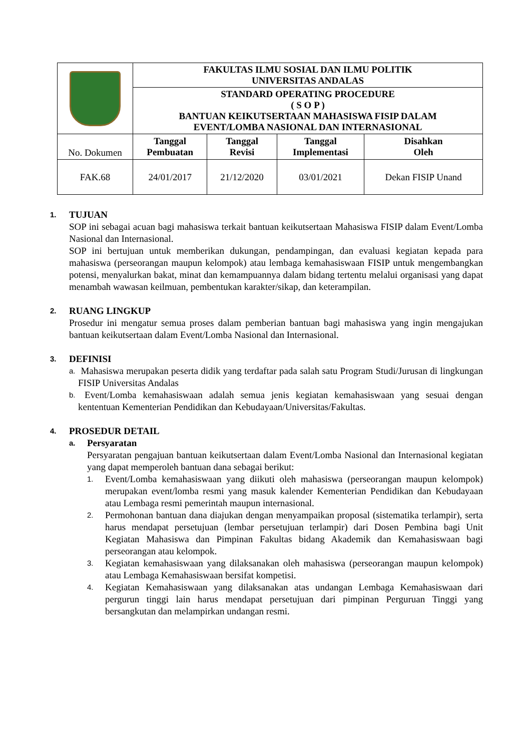| | FAKULTAS ILMU SOSIAL DAN ILMU POLITIK UNIVERSITAS ANDALAS | | | |
| | STANDARD OPERATING PROCEDURE ( S O P ) BANTUAN KEIKUTSERTAAN MAHASISWA FISIP DALAM EVENT/LOMBA NASIONAL DAN INTERNASIONAL | | | |
| No. Dokumen | Tanggal Pembuatan | Tanggal Revisi | Tanggal Implementasi | Disahkan Oleh |
| FAK.68 | 24/01/2017 | 21/12/2020 | 03/01/2021 | Dekan FISIP Unand |
1. TUJUAN
SOP ini sebagai acuan bagi mahasiswa terkait bantuan keikutsertaan Mahasiswa FISIP dalam Event/Lomba Nasional dan Internasional.
SOP ini bertujuan untuk memberikan dukungan, pendampingan, dan evaluasi kegiatan kepada para mahasiswa (perseorangan maupun kelompok) atau lembaga kemahasiswaan FISIP untuk mengembangkan potensi, menyalurkan bakat, minat dan kemampuannya dalam bidang tertentu melalui organisasi yang dapat menambah wawasan keilmuan, pembentukan karakter/sikap, dan keterampilan.
2. RUANG LINGKUP
Prosedur ini mengatur semua proses dalam pemberian bantuan bagi mahasiswa yang ingin mengajukan bantuan keikutsertaan dalam Event/Lomba Nasional dan Internasional.
3. DEFINISI
a. Mahasiswa merupakan peserta didik yang terdaftar pada salah satu Program Studi/Jurusan di lingkungan FISIP Universitas Andalas
b. Event/Lomba kemahasiswaan adalah semua jenis kegiatan kemahasiswaan yang sesuai dengan kententuan Kementerian Pendidikan dan Kebudayaan/Universitas/Fakultas.
4. PROSEDUR DETAIL
a. Persyaratan
Persyaratan pengajuan bantuan keikutsertaan dalam Event/Lomba Nasional dan Internasional kegiatan yang dapat memperoleh bantuan dana sebagai berikut:
1. Event/Lomba kemahasiswaan yang diikuti oleh mahasiswa (perseorangan maupun kelompok) merupakan event/lomba resmi yang masuk kalender Kementerian Pendidikan dan Kebudayaan atau Lembaga resmi pemerintah maupun internasional.
2. Permohonan bantuan dana diajukan dengan menyampaikan proposal (sistematika terlampir), serta harus mendapat persetujuan (lembar persetujuan terlampir) dari Dosen Pembina bagi Unit Kegiatan Mahasiswa dan Pimpinan Fakultas bidang Akademik dan Kemahasiswaan bagi perseorangan atau kelompok.
3. Kegiatan kemahasiswaan yang dilaksanakan oleh mahasiswa (perseorangan maupun kelompok) atau Lembaga Kemahasiswaan bersifat kompetisi.
4. Kegiatan Kemahasiswaan yang dilaksanakan atas undangan Lembaga Kemahasiswaan dari pergurun tinggi lain harus mendapat persetujuan dari pimpinan Perguruan Tinggi yang bersangkutan dan melampirkan undangan resmi.